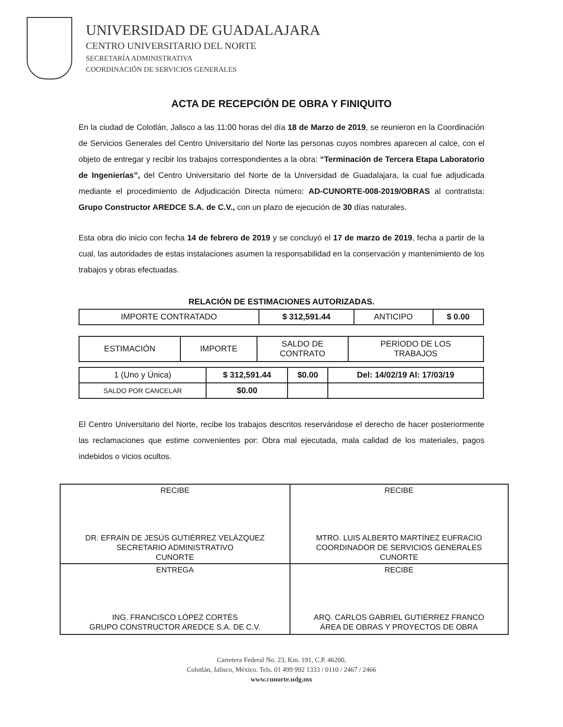UNIVERSIDAD DE GUADALAJARA
CENTRO UNIVERSITARIO DEL NORTE
SECRETARÍA ADMINISTRATIVA
COORDINACIÓN DE SERVICIOS GENERALES
ACTA DE RECEPCIÓN DE OBRA Y FINIQUITO
En la ciudad de Colotlán, Jalisco a las 11:00 horas del día 18 de Marzo de 2019, se reunieron en la Coordinación de Servicios Generales del Centro Universitario del Norte las personas cuyos nombres aparecen al calce, con el objeto de entregar y recibir los trabajos correspondientes a la obra: “Terminación de Tercera Etapa Laboratorio de Ingenierías”, del Centro Universitario del Norte de la Universidad de Guadalajara, la cual fue adjudicada mediante el procedimiento de Adjudicación Directa número: AD-CUNORTE-008-2019/OBRAS al contratista: Grupo Constructor AREDCE S.A. de C.V., con un plazo de ejecución de 30 días naturales.
Esta obra dio inicio con fecha 14 de febrero de 2019 y se concluyó el 17 de marzo de 2019, fecha a partir de la cual, las autoridades de estas instalaciones asumen la responsabilidad en la conservación y mantenimiento de los trabajos y obras efectuadas.
RELACIÓN DE ESTIMACIONES AUTORIZADAS.
| IMPORTE CONTRATADO | $ 312,591.44 | ANTICIPO | $ 0.00 |
| ESTIMACIÓN | IMPORTE | SALDO DE CONTRATO | PERIODO DE LOS TRABAJOS |
| --- | --- | --- | --- |
| 1 (Uno y Única) | $ 312,591.44 | $0.00 | Del: 14/02/19 Al: 17/03/19 |
| SALDO POR CANCELAR | $0.00 | | |
El Centro Universitario del Norte, recibe los trabajos descritos reservándose el derecho de hacer posteriormente las reclamaciones que estime convenientes por: Obra mal ejecutada, mala calidad de los materiales, pagos indebidos o vicios ocultos.
| RECIBE DR. EFRAÍN DE JESÚS GUTIÉRREZ VELÁZQUEZ SECRETARIO ADMINISTRATIVO CUNORTE | RECIBE MTRO. LUIS ALBERTO MARTÍNEZ EUFRACIO COORDINADOR DE SERVICIOS GENERALES CUNORTE |
| ENTREGA ING. FRANCISCO LÓPEZ CORTÉS GRUPO CONSTRUCTOR AREDCE S.A. DE C.V. | RECIBE ARQ. CARLOS GABRIEL GUTIÉRREZ FRANCO ÁREA DE OBRAS Y PROYECTOS DE OBRA |
Carretera Federal No. 23, Km. 191, C.P. 46200,
Colotlán, Jalisco, México. Tels. 01 499 992 1333 / 0110 / 2467 / 2466
www.cunorte.udg.mx